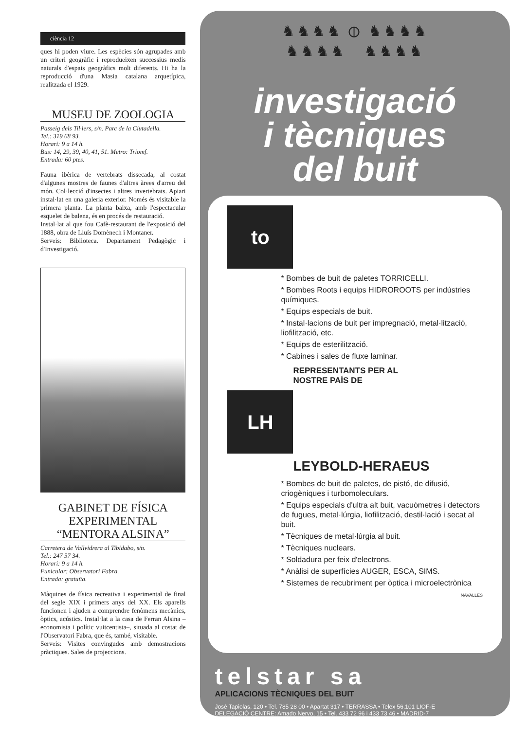ciència 12
ques hi poden viure. Les espècies són agrupades amb un criteri geogràfic i reprodueixen successius medis naturals d'espais geogràfics molt diferents. Hi ha la reproducció d'una Masia catalana arquetípica, realitzada el 1929.
MUSEU DE ZOOLOGIA
Passeig dels Til·lers, s/n. Parc de la Ciutadella.
Tel.: 319 68 93.
Horari: 9 a 14 h.
Bus: 14, 29, 39, 40, 41, 51. Metro: Triomf.
Entrada: 60 ptes.
Fauna ibèrica de vertebrats dissecada, al costat d'algunes mostres de faunes d'altres àrees d'arreu del món. Col·lecció d'insectes i altres invertebrats. Apiari instal·lat en una galeria exterior. Només és visitable la primera planta. La planta baixa, amb l'espectacular esquelet de balena, és en procés de restauració.
Instal·lat al que fou Cafè-restaurant de l'exposició del 1888, obra de Lluís Domènech i Montaner.
Serveis: Biblioteca. Departament Pedagògic i d'Investigació.
GABINET DE FÍSICA EXPERIMENTAL “MENTORA ALSINA”
Carretera de Vallvidrera al Tibidabo, s/n.
Tel.: 247 57 34.
Horari: 9 a 14 h.
Funicular: Observatori Fabra.
Entrada: gratuïta.
Màquines de física recreativa i experimental de final del segle XIX i primers anys del XX. Els aparells funcionen i ajuden a comprendre fenòmens mecànics, òptics, acústics. Instal·lat a la casa de Ferran Alsina –economista i polític vuitcentista–, situada al costat de l'Observatori Fabra, que és, també, visitable.
Serveis: Visites convingudes amb demostracions pràctiques. Sales de projeccions.
♞♞♞♞ ⦶ ♞♞♞♞
♞♞♞♞ ♞♞♞♞
investigació
i tècniques
del buit
to
* Bombes de buit de paletes TORRICELLI.
* Bombes Roots i equips HIDROROOTS per indústries químiques.
* Equips especials de buit.
* Instal·lacions de buit per impregnació, metal·lització, liofilització, etc.
* Equips de esterilització.
* Cabines i sales de fluxe laminar.
REPRESENTANTS PER AL
NOSTRE PAÍS DE
LH
LEYBOLD-HERAEUS
* Bombes de buit de paletes, de pistó, de difusió, criogèniques i turbomoleculars.
* Equips especials d'ultra alt buit, vacuòmetres i detectors de fugues, metal·lúrgia, liofilització, destil·lació i secat al buit.
* Tècniques de metal·lúrgia al buit.
* Tècniques nuclears.
* Soldadura per feix d'electrons.
* Anàlisi de superfícies AUGER, ESCA, SIMS.
* Sistemes de recubriment per òptica i microelectrònica
NAVALLES
telstar sa
APLICACIONS TÈCNIQUES DEL BUIT
José Tapiolas, 120 • Tel. 785 28 00 • Apartat 317 • TERRASSA • Telex 56.101 LIOF-E
DELEGACIÓ CENTRE: Amado Nervo, 15 • Tel. 433 72 96 i 433 73 46 • MADRID-7